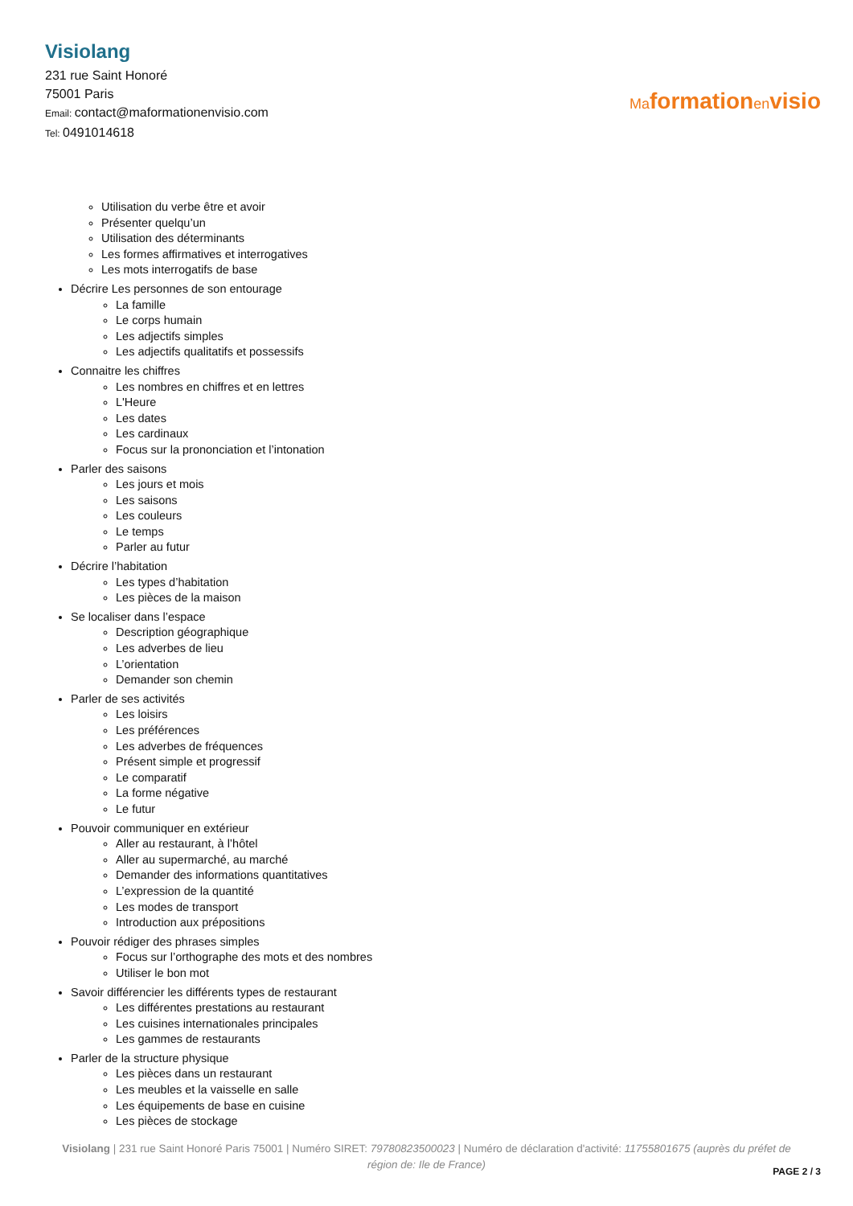Visiolang
231 rue Saint Honoré
75001 Paris
Email: contact@maformationenvisio.com
Tel: 0491014618
Maformationenvisio
Utilisation du verbe être et avoir
Présenter quelqu’un
Utilisation des déterminants
Les formes affirmatives et interrogatives
Les mots interrogatifs de base
Décrire Les personnes de son entourage
La famille
Le corps humain
Les adjectifs simples
Les adjectifs qualitatifs et possessifs
Connaitre les chiffres
Les nombres en chiffres et en lettres
L'Heure
Les dates
Les cardinaux
Focus sur la prononciation et l’intonation
Parler des saisons
Les jours et mois
Les saisons
Les couleurs
Le temps
Parler au futur
Décrire l’habitation
Les types d’habitation
Les pièces de la maison
Se localiser dans l’espace
Description géographique
Les adverbes de lieu
L’orientation
Demander son chemin
Parler de ses activités
Les loisirs
Les préférences
Les adverbes de fréquences
Présent simple et progressif
Le comparatif
La forme négative
Le futur
Pouvoir communiquer en extérieur
Aller au restaurant, à l’hôtel
Aller au supermarché, au marché
Demander des informations quantitatives
L’expression de la quantité
Les modes de transport
Introduction aux prépositions
Pouvoir rédiger des phrases simples
Focus sur l’orthographe des mots et des nombres
Utiliser le bon mot
Savoir différencier les différents types de restaurant
Les différentes prestations au restaurant
Les cuisines internationales principales
Les gammes de restaurants
Parler de la structure physique
Les pièces dans un restaurant
Les meubles et la vaisselle en salle
Les équipements de base en cuisine
Les pièces de stockage
Visiolang | 231 rue Saint Honoré Paris 75001 | Numéro SIRET: 79780823500023 | Numéro de déclaration d'activité: 11755801675 (auprès du préfet de région de: Ile de France)
PAGE 2 / 3